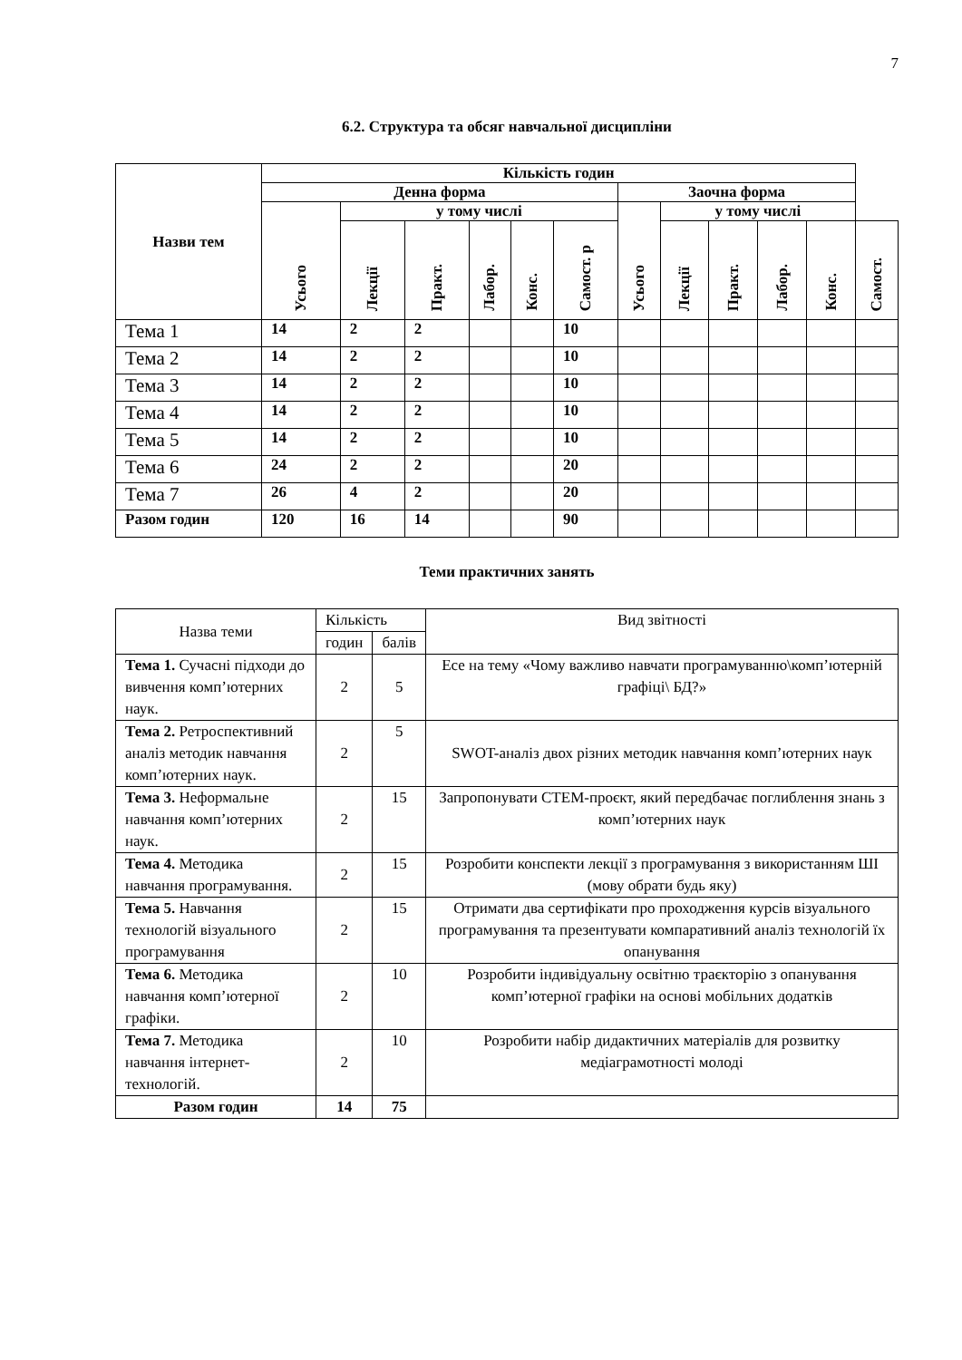7
6.2. Структура та обсяг навчальної дисципліни
| Назви тем | Кількість годин | | | | | | | | | | | |
| --- | --- | --- | --- | --- | --- | --- | --- | --- | --- | --- | --- | --- |
| | Денна форма | | | | | | Заочна форма | | | | | |
| | Усього | у тому числі | | | | | Усього | у тому числі | | | | |
| | | Лекції | Практ. | Лабор. | Конс. | Самост. р | | Лекції | Практ. | Лабор. | Конс. | Самост. |
| Тема 1 | 14 | 2 | 2 | | | 10 | | | | | | |
| Тема 2 | 14 | 2 | 2 | | | 10 | | | | | | |
| Тема 3 | 14 | 2 | 2 | | | 10 | | | | | | |
| Тема 4 | 14 | 2 | 2 | | | 10 | | | | | | |
| Тема 5 | 14 | 2 | 2 | | | 10 | | | | | | |
| Тема 6 | 24 | 2 | 2 | | | 20 | | | | | | |
| Тема 7 | 26 | 4 | 2 | | | 20 | | | | | | |
| Разом годин | 120 | 16 | 14 | | | 90 | | | | | | |
Теми практичних занять
| Назва теми | Кількість | | Вид звітності |
| | годин | балів | |
| Тема 1. Сучасні підходи до вивчення комп’ютерних наук. | 2 | 5 | Есе на тему «Чому важливо навчати програмуванню\комп’ютерній графіці\ БД?» |
| Тема 2. Ретроспективний аналіз методик навчання комп’ютерних наук. | 2 | 5 | SWOT-аналіз двох різних методик навчання комп’ютерних наук |
| Тема 3. Неформальне навчання комп’ютерних наук. | 2 | 15 | Запропонувати СТЕМ-проєкт, який передбачає поглиблення знань з комп’ютерних наук |
| Тема 4. Методика навчання програмування. | 2 | 15 | Розробити конспекти лекції з програмування з використанням ШІ (мову обрати будь яку) |
| Тема 5. Навчання технологій візуального програмування | 2 | 15 | Отримати два сертифікати про проходження курсів візуального програмування та презентувати компаративний аналіз технологій їх опанування |
| Тема 6. Методика навчання комп’ютерної графіки. | 2 | 10 | Розробити індивідуальну освітню траєкторію з опанування комп’ютерної графіки на основі мобільних додатків |
| Тема 7. Методика навчання інтернет-технологій. | 2 | 10 | Розробити набір дидактичних матеріалів для розвитку медіаграмотності молоді |
| Разом годин | 14 | 75 | |